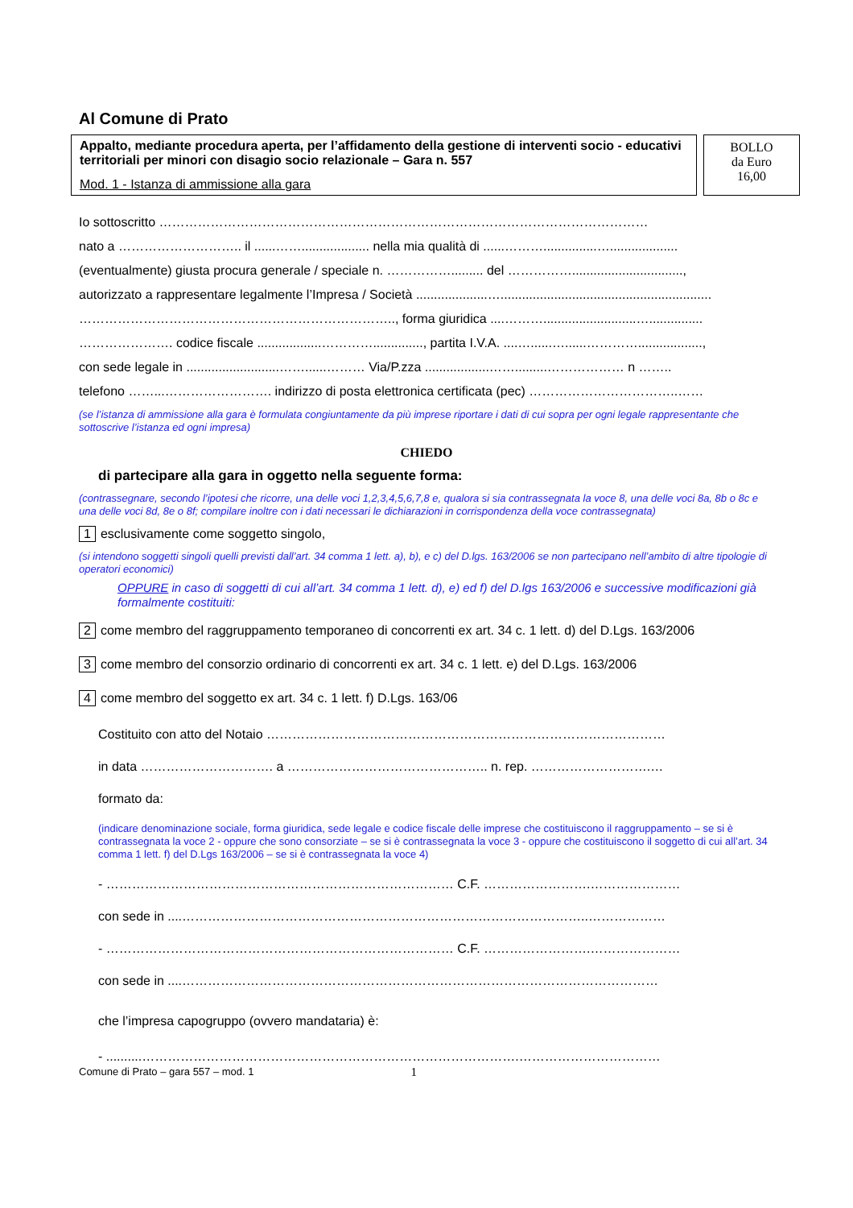Al Comune di Prato
Appalto, mediante procedura aperta, per l’affidamento della gestione di interventi socio - educativi territoriali per minori con disagio socio relazionale – Gara n. 557
Mod. 1 - Istanza di ammissione alla gara
BOLLO
da Euro
16,00
Io sottoscritto ……………………………………………………………………………………………………
nato a ……………………….. il ......……................... nella mia qualità di ......………...............…...................
(eventualmente) giusta procura generale / speciale n. ……………......... del ……………...............................,
autorizzato a rappresentare legalmente l’Impresa / Società ....................…...........................................................
……………………………………………………………….., forma giuridica ....………..........................…...............
…………………. codice fiscale ..................………….............., partita I.V.A. ....…......…......…………..................,
con sede legale in ..........................……......……… Via/P.zza ..................…….........……………… n ……..
telefono ……...……………………. indirizzo di posta elettronica certificata (pec) ……………………………..……
(se l’istanza di ammissione alla gara è formulata congiuntamente da più imprese riportare i dati di cui sopra per ogni legale rappresentante che sottoscrive l’istanza ed ogni impresa)
CHIEDO
di partecipare alla gara in oggetto nella seguente forma:
(contrassegnare, secondo l’ipotesi che ricorre, una delle voci 1,2,3,4,5,6,7,8 e, qualora si sia contrassegnata la voce 8, una delle voci 8a, 8b o 8c e una delle voci 8d, 8e o 8f; compilare inoltre con i dati necessari le dichiarazioni in corrispondenza della voce contrassegnata)
1 esclusivamente come soggetto singolo,
(si intendono soggetti singoli quelli previsti dall’art. 34 comma 1 lett. a), b), e c) del D.lgs. 163/2006 se non partecipano nell’ambito di altre tipologie di operatori economici)
OPPURE in caso di soggetti di cui all’art. 34 comma 1 lett. d), e) ed f) del D.lgs 163/2006 e successive modificazioni già formalmente costituiti:
2 come membro del raggruppamento temporaneo di concorrenti ex art. 34 c. 1 lett. d) del D.Lgs. 163/2006
3 come membro del consorzio ordinario di concorrenti ex art. 34 c. 1 lett. e) del D.Lgs. 163/2006
4 come membro del soggetto ex art. 34 c. 1 lett. f) D.Lgs. 163/06
Costituito con atto del Notaio …………………………………………………………………………………
in data …………………………. a ……………………………………….. n. rep. ……………………….…
formato da:
(indicare denominazione sociale, forma giuridica, sede legale e codice fiscale delle imprese che costituiscono il raggruppamento – se si è contrassegnata la voce 2 - oppure che sono consorziate – se si è contrassegnata la voce 3 - oppure che costituiscono il soggetto di cui all’art. 34 comma 1 lett. f) del D.Lgs 163/2006 – se si è contrassegnata la voce 4)
- ……………………………………………………………………… C.F. …………………….…………………
con sede in ....…………………………………………………………………………………..………………
- ……………………………………………………………………… C.F. …………………….…………………
con sede in ....…………………………………………………………………………………………………
che l’impresa capogruppo (ovvero mandataria) è:
- ..........…………………………………………………………………………….……………………………
Comune di Prato – gara 557 – mod. 1 1